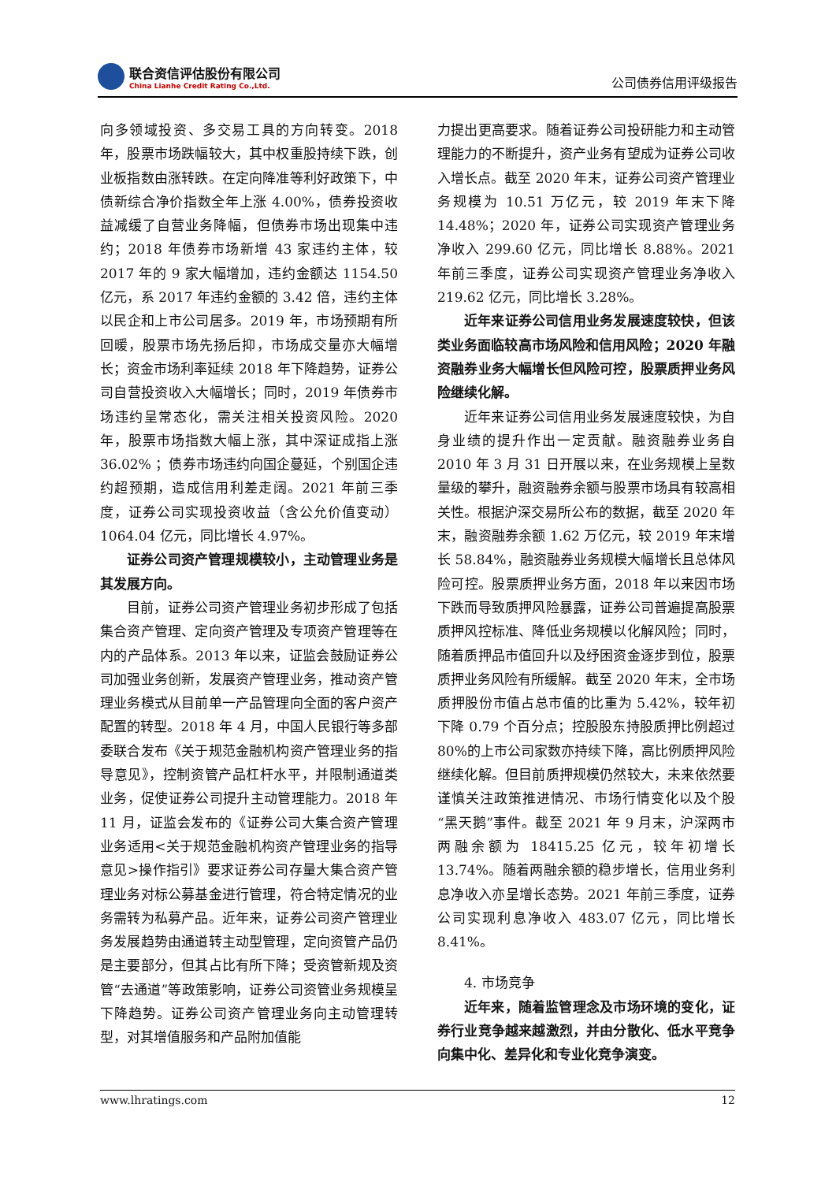联合资信评估股份有限公司
China Lianhe Credit Rating Co.,Ltd.
公司债券信用评级报告
向多领域投资、多交易工具的方向转变。2018年，股票市场跌幅较大，其中权重股持续下跌，创业板指数由涨转跌。在定向降准等利好政策下，中债新综合净价指数全年上涨 4.00%，债券投资收益减缓了自营业务降幅，但债券市场出现集中违约；2018 年债券市场新增 43 家违约主体，较 2017 年的 9 家大幅增加，违约金额达 1154.50 亿元，系 2017 年违约金额的 3.42 倍，违约主体以民企和上市公司居多。2019 年，市场预期有所回暖，股票市场先扬后抑，市场成交量亦大幅增长；资金市场利率延续 2018 年下降趋势，证券公司自营投资收入大幅增长；同时，2019 年债券市场违约呈常态化，需关注相关投资风险。2020 年，股票市场指数大幅上涨，其中深证成指上涨 36.02% ；债券市场违约向国企蔓延，个别国企违约超预期，造成信用利差走阔。2021 年前三季度，证券公司实现投资收益（含公允价值变动）1064.04 亿元，同比增长 4.97%。
证券公司资产管理规模较小，主动管理业务是其发展方向。
目前，证券公司资产管理业务初步形成了包括集合资产管理、定向资产管理及专项资产管理等在内的产品体系。2013 年以来，证监会鼓励证券公司加强业务创新，发展资产管理业务，推动资产管理业务模式从目前单一产品管理向全面的客户资产配置的转型。2018 年 4 月，中国人民银行等多部委联合发布《关于规范金融机构资产管理业务的指导意见》，控制资管产品杠杆水平，并限制通道类业务，促使证券公司提升主动管理能力。2018 年 11 月，证监会发布的《证券公司大集合资产管理业务适用<关于规范金融机构资产管理业务的指导意见>操作指引》要求证券公司存量大集合资产管理业务对标公募基金进行管理，符合特定情况的业务需转为私募产品。近年来，证券公司资产管理业务发展趋势由通道转主动型管理，定向资管产品仍是主要部分，但其占比有所下降；受资管新规及资管“去通道”等政策影响，证券公司资管业务规模呈下降趋势。证券公司资产管理业务向主动管理转型，对其增值服务和产品附加值能
力提出更高要求。随着证券公司投研能力和主动管理能力的不断提升，资产业务有望成为证券公司收入增长点。截至 2020 年末，证券公司资产管理业务规模为 10.51 万亿元，较 2019 年末下降 14.48%；2020 年，证券公司实现资产管理业务净收入 299.60 亿元，同比增长 8.88%。2021 年前三季度，证券公司实现资产管理业务净收入 219.62 亿元，同比增长 3.28%。
近年来证券公司信用业务发展速度较快，但该类业务面临较高市场风险和信用风险；2020 年融资融券业务大幅增长但风险可控，股票质押业务风险继续化解。
近年来证券公司信用业务发展速度较快，为自身业绩的提升作出一定贡献。融资融券业务自 2010 年 3 月 31 日开展以来，在业务规模上呈数量级的攀升，融资融券余额与股票市场具有较高相关性。根据沪深交易所公布的数据，截至 2020 年末，融资融券余额 1.62 万亿元，较 2019 年末增长 58.84%，融资融券业务规模大幅增长且总体风险可控。股票质押业务方面，2018 年以来因市场下跌而导致质押风险暴露，证券公司普遍提高股票质押风控标准、降低业务规模以化解风险；同时，随着质押品市值回升以及纾困资金逐步到位，股票质押业务风险有所缓解。截至 2020 年末，全市场质押股份市值占总市值的比重为 5.42%，较年初下降 0.79 个百分点；控股股东持股质押比例超过 80%的上市公司家数亦持续下降，高比例质押风险继续化解。但目前质押规模仍然较大，未来依然要谨慎关注政策推进情况、市场行情变化以及个股“黑天鹅”事件。截至 2021 年 9 月末，沪深两市两融余额为 18415.25 亿元，较年初增长 13.74%。随着两融余额的稳步增长，信用业务利息净收入亦呈增长态势。2021 年前三季度，证券公司实现利息净收入 483.07 亿元，同比增长 8.41%。
4. 市场竞争
近年来，随着监管理念及市场环境的变化，证券行业竞争越来越激烈，并由分散化、低水平竞争向集中化、差异化和专业化竞争演变。
www.lhratings.com 12